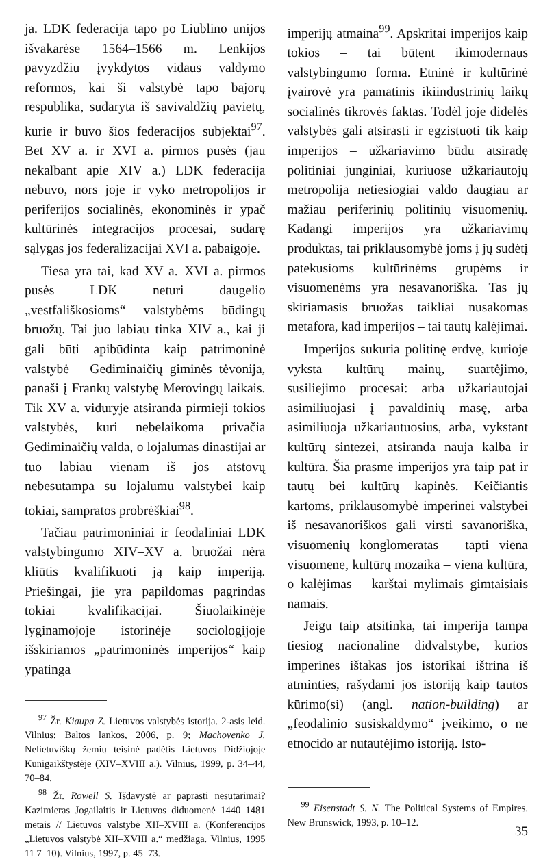ja. LDK federacija tapo po Liublino unijos išvakarėse 1564–1566 m. Lenkijos pavyzdžiu įvykdytos vidaus valdymo reformos, kai ši valstybė tapo bajorų respublika, sudaryta iš savivaldžių pavietų, kurie ir buvo šios federacijos subjektai<sup>97</sup>. Bet XV a. ir XVI a. pirmos pusės (jau nekalbant apie XIV a.) LDK federacija nebuvo, nors joje ir vyko metropolijos ir periferijos socialinės, ekonominės ir ypač kultūrinės integracijos procesai, sudarę sąlygas jos federalizacijai XVI a. pabaigoje.
Tiesa yra tai, kad XV a.–XVI a. pirmos pusės LDK neturi daugelio „vestfališkosioms“ valstybėms būdingų bruožų. Tai juo labiau tinka XIV a., kai ji gali būti apibūdinta kaip patrimoninė valstybė – Gediminaičių giminės tėvonija, panaši į Frankų valstybę Merovingų laikais. Tik XV a. viduryje atsiranda pirmieji tokios valstybės, kuri nebelaikoma privačia Gediminaičių valda, o lojalumas dinastijai ar tuo labiau vienam iš jos atstovų nebesutampa su lojalumu valstybei kaip tokiai, sampratos probrėškiai<sup>98</sup>.
Tačiau patrimoniniai ir feodaliniai LDK valstybingumo XIV–XV a. bruožai nėra kliūtis kvalifikuoti ją kaip imperiją. Priešingai, jie yra papildomas pagrindas tokiai kvalifikacijai. Šiuolaikinėje lyginamojoje istorinėje sociologijoje išskiriamos „patrimoninės imperijos“ kaip ypatinga
<sup>97</sup> Žr. Kiaupa Z. Lietuvos valstybės istorija. 2-asis leid. Vilnius: Baltos lankos, 2006, p. 9; Machovenko J. Nelietuviškų žemių teisinė padėtis Lietuvos Didžiojoje Kunigaikštystėje (XIV–XVIII a.). Vilnius, 1999, p. 34–44, 70–84.
<sup>98</sup> Žr. Rowell S. Išdavystė ar paprasti nesutarimai? Kazimieras Jogailaitis ir Lietuvos diduomenė 1440–1481 metais // Lietuvos valstybė XII–XVIII a. (Konferencijos „Lietuvos valstybė XII–XVIII a.“ medžiaga. Vilnius, 1995 11 7–10). Vilnius, 1997, p. 45–73.
imperijų atmaina<sup>99</sup>. Apskritai imperijos kaip tokios – tai būtent ikimodernaus valstybingumo forma. Etninė ir kultūrinė įvairovė yra pamatinis ikiindustrinių laikų socialinės tikrovės faktas. Todėl joje didelės valstybės gali atsirasti ir egzistuoti tik kaip imperijos – užkariavimo būdu atsiradę politiniai junginiai, kuriuose užkariautojų metropolija netiesiogiai valdo daugiau ar mažiau periferinių politinių visuomenių. Kadangi imperijos yra užkariavimų produktas, tai priklausomybė joms į jų sudėtį patekusioms kultūrinėms grupėms ir visuomenėms yra nesavanoriška. Tas jų skiriamasis bruožas taikliai nusakomas metafora, kad imperijos – tai tautų kalėjimai.
Imperijos sukuria politinę erdvę, kurioje vyksta kultūrų mainų, suartėjimo, susiliejimo procesai: arba užkariautojai asimiliuojasi į pavaldinių masę, arba asimiliuoja užkariautuosius, arba, vykstant kultūrų sintezei, atsiranda nauja kalba ir kultūra. Šia prasme imperijos yra taip pat ir tautų bei kultūrų kapinės. Keičiantis kartoms, priklausomybė imperinei valstybei iš nesavanoriškos gali virsti savanoriška, visuomenių konglomeratas – tapti viena visuomene, kultūrų mozaika – viena kultūra, o kalėjimas – karštai mylimais gimtaisiais namais.
Jeigu taip atsitinka, tai imperija tampa tiesiog nacionaline didvalstybe, kurios imperines ištakas jos istorikai ištrina iš atminties, rašydami jos istoriją kaip tautos kūrimo(si) (angl. nation-building) ar „feodalinio susiskaldymo“ įveikimo, o ne etnocido ar nutautėjimo istoriją. Isto-
<sup>99</sup> Eisenstadt S. N. The Political Systems of Empires. New Brunswick, 1993, p. 10–12.
35